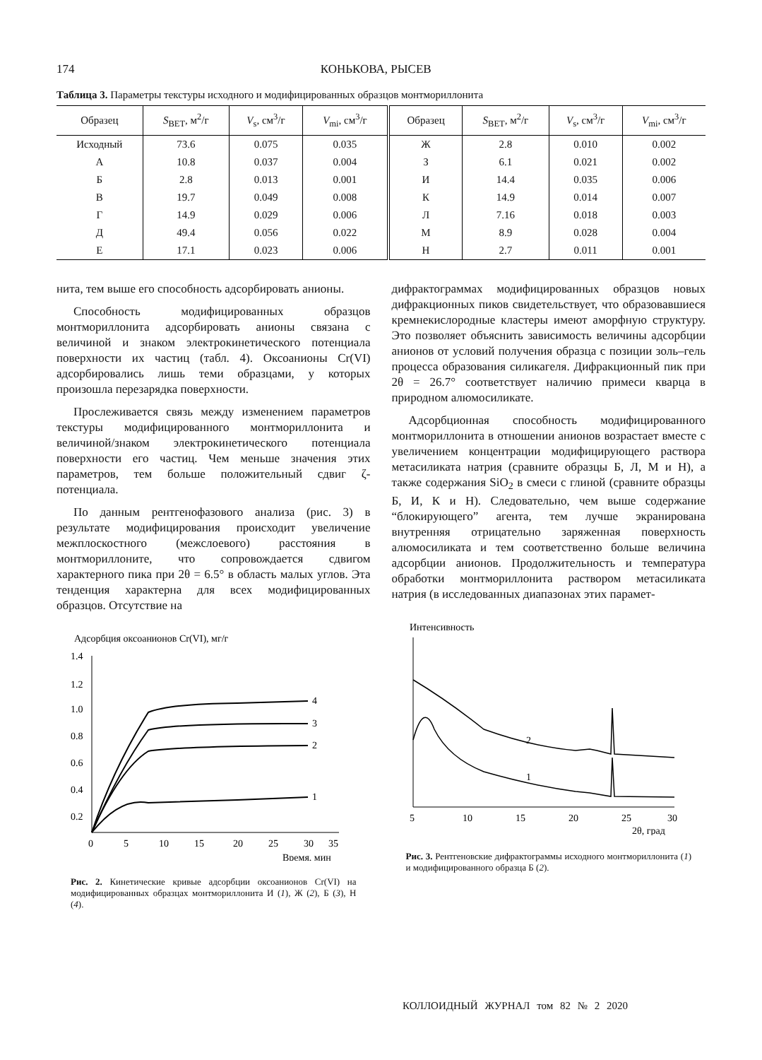174 КОНЬКОВА, РЫСЕВ
Таблица 3. Параметры текстуры исходного и модифицированных образцов монтмориллонита
| Образец | S<sub>BET</sub>, м<sup>2</sup>/г | V<sub>s</sub>, см<sup>3</sup>/г | V<sub>mi</sub>, см<sup>3</sup>/г | Образец | S<sub>BET</sub>, м<sup>2</sup>/г | V<sub>s</sub>, см<sup>3</sup>/г | V<sub>mi</sub>, см<sup>3</sup>/г |
| --- | --- | --- | --- | --- | --- | --- | --- |
| Исходный | 73.6 | 0.075 | 0.035 | Ж | 2.8 | 0.010 | 0.002 |
| А | 10.8 | 0.037 | 0.004 | З | 6.1 | 0.021 | 0.002 |
| Б | 2.8 | 0.013 | 0.001 | И | 14.4 | 0.035 | 0.006 |
| В | 19.7 | 0.049 | 0.008 | К | 14.9 | 0.014 | 0.007 |
| Г | 14.9 | 0.029 | 0.006 | Л | 7.16 | 0.018 | 0.003 |
| Д | 49.4 | 0.056 | 0.022 | М | 8.9 | 0.028 | 0.004 |
| Е | 17.1 | 0.023 | 0.006 | Н | 2.7 | 0.011 | 0.001 |
нита, тем выше его способность адсорбировать анионы.
Способность модифицированных образцов монтмориллонита адсорбировать анионы связана с величиной и знаком электрокинетического потенциала поверхности их частиц (табл. 4). Оксоанионы Cr(VI) адсорбировались лишь теми образцами, у которых произошла перезарядка поверхности.
Прослеживается связь между изменением параметров текстуры модифицированного монтмориллонита и величиной/знаком электрокинетического потенциала поверхности его частиц. Чем меньше значения этих параметров, тем больше положительный сдвиг ζ-потенциала.
По данным рентгенофазового анализа (рис. 3) в результате модифицирования происходит увеличение межплоскостного (межслоевого) расстояния в монтмориллоните, что сопровождается сдвигом характерного пика при 2θ = 6.5° в область малых углов. Эта тенденция характерна для всех модифицированных образцов. Отсутствие на
Адсорбция оксоанионов Cr(VI), мг/г
1.4
1.2
1.0
0.8
0.6
0.4
0.2
0
5
10
15
20
25
30
35
Время, мин
4
3
2
1
Рис. 2. Кинетические кривые адсорбции оксоанионов Cr(VI) на модифицированных образцах монтмориллонита И (1), Ж (2), Б (3), Н (4).
дифрактограммах модифицированных образцов новых дифракционных пиков свидетельствует, что образовавшиеся кремнекислородные кластеры имеют аморфную структуру. Это позволяет объяснить зависимость величины адсорбции анионов от условий получения образца с позиции золь–гель процесса образования силикагеля. Дифракционный пик при 2θ = 26.7° соответствует наличию примеси кварца в природном алюмосиликате.
Адсорбционная способность модифицированного монтмориллонита в отношении анионов возрастает вместе с увеличением концентрации модифицирующего раствора метасиликата натрия (сравните образцы Б, Л, М и Н), а также содержания SiO<sub>2</sub> в смеси с глиной (сравните образцы Б, И, К и Н). Следовательно, чем выше содержание “блокирующего” агента, тем лучше экранирована внутренняя отрицательно заряженная поверхность алюмосиликата и тем соответственно больше величина адсорбции анионов. Продолжительность и температура обработки монтмориллонита раствором метасиликата натрия (в исследованных диапазонах этих парамет-
Интенсивность
2
1
5
10
15
20
25
30
2θ, град
Рис. 3. Рентгеновские дифрактограммы исходного монтмориллонита (1) и модифицированного образца Б (2).
КОЛЛОИДНЫЙ ЖУРНАЛ том 82 № 2 2020